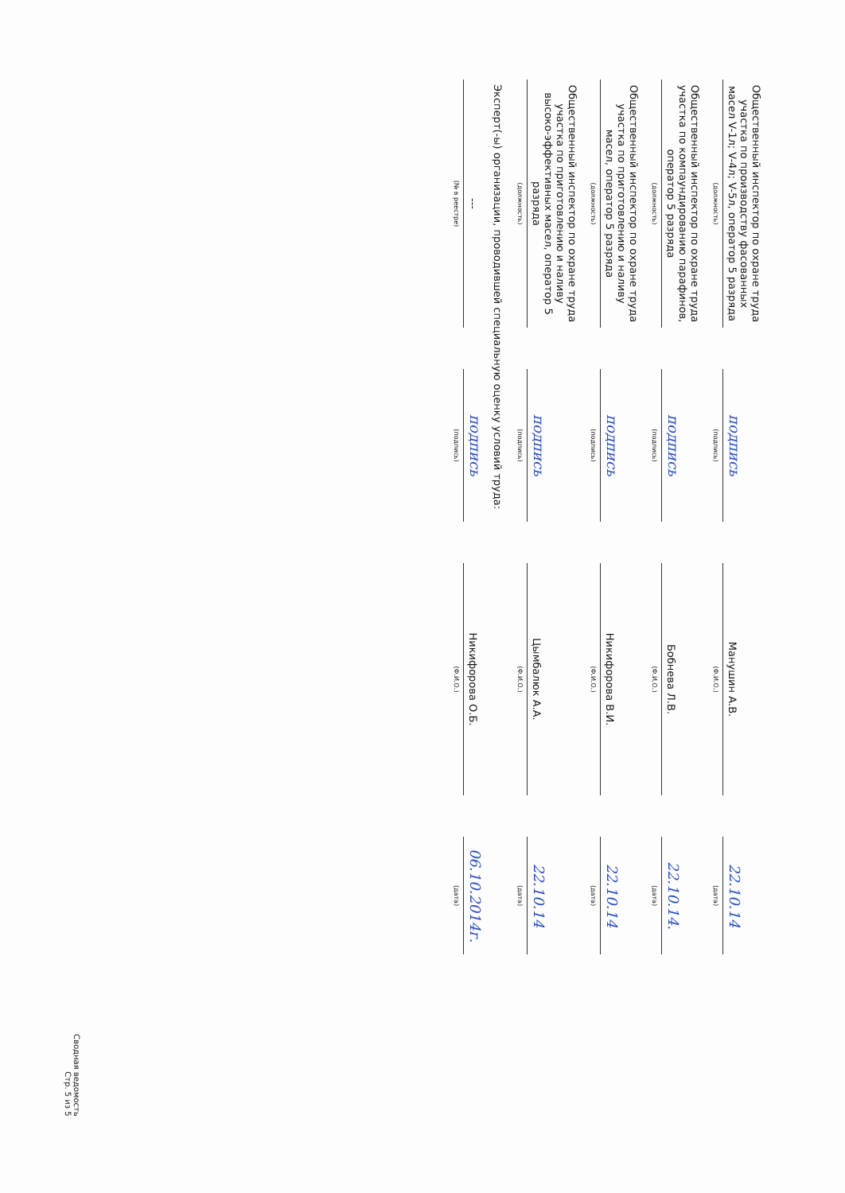| Общественный инспектор по охране труда участка по производству фасованных масел V-1л; V-4л; V-5л, оператор 5 разряда | | подпись | | Манушин А.В. | | 22.10.14 |
| (должность) | | (подпись) | | (Ф.И.О.) | | (дата) |
| Общественный инспектор по охране труда участка по компаундированию парафинов, оператор 5 разряда | | подпись | | Бобнева Л.В. | | 22.10.14. |
| (должность) | | (подпись) | | (Ф.И.О.) | | (дата) |
| Общественный инспектор по охране труда участка по приготовлению и наливу масел, оператор 5 разряда | | подпись | | Никифорова В.И. | | 22.10.14 |
| (должность) | | (подпись) | | (Ф.И.О.) | | (дата) |
| Общественный инспектор по охране труда участка по приготовлению и наливу высоко-эффективных масел, оператор 5 разряда | | подпись | | Цымбалюк А.А. | | 22.10.14 |
| (должность) | | (подпись) | | (Ф.И.О.) | | (дата) |
| Эксперт(-ы) организации, проводившей специальную оценку условий труда: | | | | | | |
| --- | | подпись | | Никифорова О.Б. | | 06.10.2014г. |
| (№ в реестре) | | (подпись) | | (Ф.И.О.) | | (дата) |
Сводная ведомость
Стр. 5 из 5